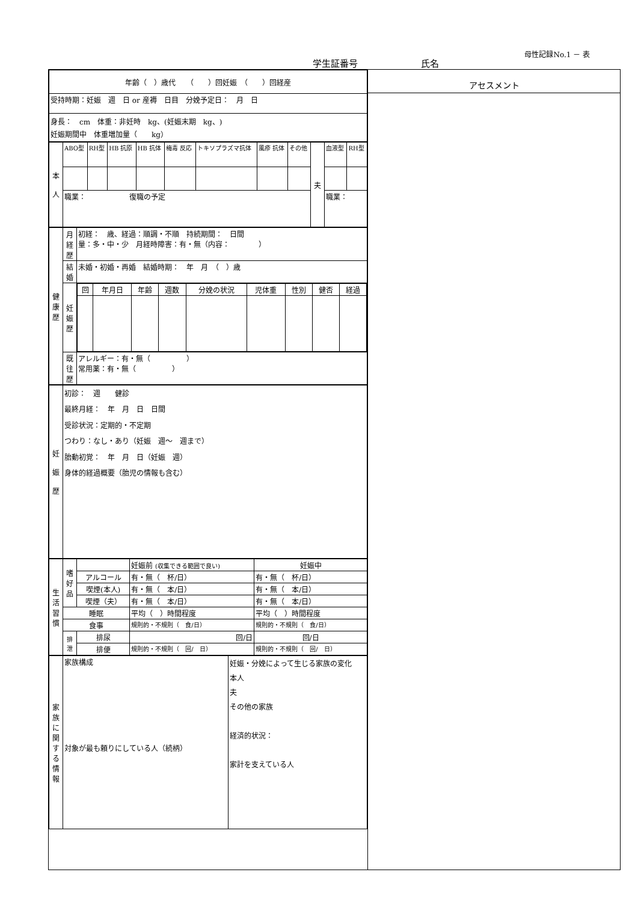母性記録No.1 － 表
学生証番号 氏名
| 年齢（ ）歳代 （ ）回妊娠 （ ）回経産 |
| 受持時期：妊娠 週 日 or 産褥 日目 分娩予定日： 月 日 |
| 身長： cm 体重：非妊時 kg、(妊娠末期 kg、) 妊娠期間中 体重増加量（ kg） |
| 本 人 | ABO型 | RH型 | HB 抗原 | HB 抗体 | 梅毒 反応 | トキソプラズマ抗体 | 風疹 抗体 | その他 | 夫 | 血液型 | RH型 |
| | 職業： 復職の予定 | | | | | | | | | 職業： | |
| 健 康 歴 | 月経歴 | 初経： 歳、経過：順調・不順 持続期間： 日間 量：多・中・少 月経時障害：有・無（内容： ） |
| | 結婚 | 未婚・初婚・再婚 結婚時期： 年 月 （ ）歳 |
| | 妊娠歴 | / 回 / 年月日 / 年齢 / 週数 / 分娩の状況 / 児体重 / 性別 / 健否 / 経過 / |
| | 既往歴 | アレルギー：有・無（ ） 常用薬：有・無（ ） |
| 妊 娠 歴 | 初診： 週 健診 最終月経： 年 月 日 日間 受診状況：定期的・不定期 つわり：なし・あり（妊娠 週～ 週まで） 胎動初覚： 年 月 日（妊娠 週） 身体的経過概要（胎児の情報も含む） |
| 生活習慣 | 嗜好品 | | 妊娠前 (収集できる範囲で良い) | 妊娠中 |
| | | アルコール | 有・無（ 杯/日） | 有・無（ 杯/日） |
| | | 喫煙(本人) | 有・無（ 本/日） | 有・無（ 本/日） |
| | | 喫煙（夫） | 有・無（ 本/日） | 有・無（ 本/日） |
| | 睡眠 | | 平均（ ）時間程度 | 平均（ ）時間程度 |
| | 食事 | | 規則的・不規則（ 食/日） | 規則的・不規則（ 食/日） |
| | 排泄 | 排尿 | 回/日 | 回/日 |
| | | 排便 | 規則的・不規則（ 回/ 日） | 規則的・不規則（ 回/ 日） |
| 家族に関する情報 | 家族構成 対象が最も頼りにしている人（続柄） | 妊娠・分娩によって生じる家族の変化 本人 夫 その他の家族 経済的状況： 家計を支えている人 |
アセスメント